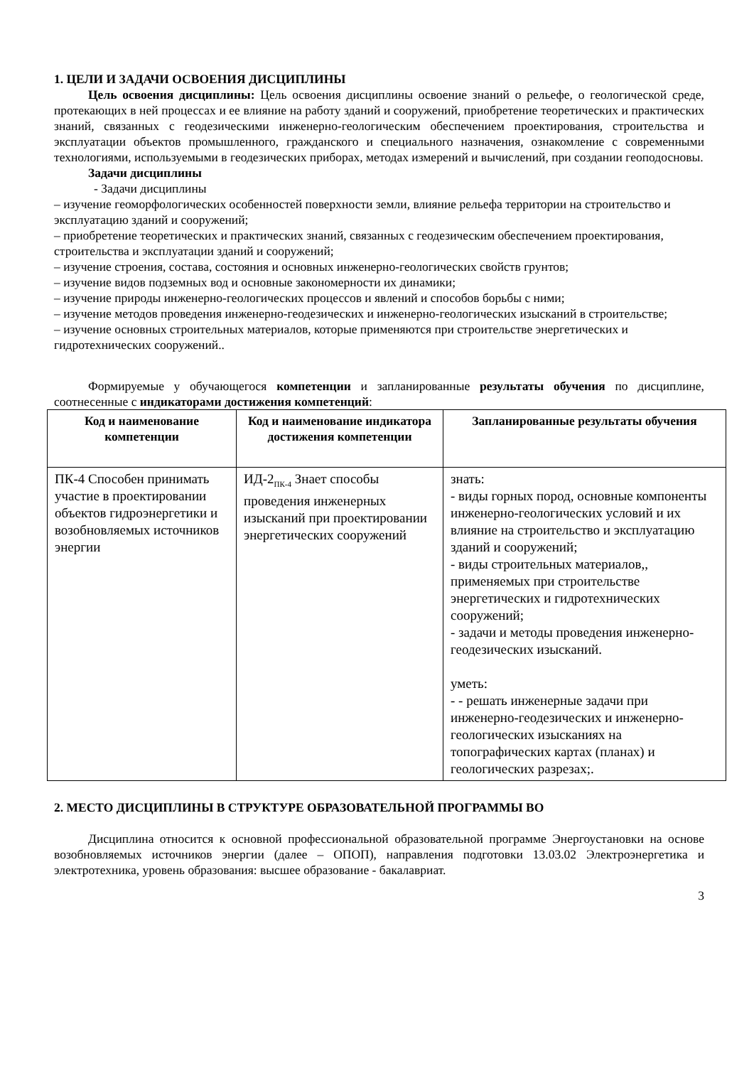1. ЦЕЛИ И ЗАДАЧИ ОСВОЕНИЯ ДИСЦИПЛИНЫ
Цель освоения дисциплины: Цель освоения дисциплины освоение знаний о рельефе, о геологической среде, протекающих в ней процессах и ее влияние на работу зданий и сооружений, приобретение теоретических и практических знаний, связанных с геодезическими инженерно-геологическим обеспечением проектирования, строительства и эксплуатации объектов промышленного, гражданского и специального назначения, ознакомление с современными технологиями, используемыми в геодезических приборах, методах измерений и вычислений, при создании геоподосновы.
Задачи дисциплины
- Задачи дисциплины
– изучение геоморфологических особенностей поверхности земли, влияние рельефа территории на строительство и эксплуатацию зданий и сооружений;
– приобретение теоретических и практических знаний, связанных с геодезическим обеспечением проектирования, строительства и эксплуатации зданий и сооружений;
– изучение строения, состава, состояния и основных инженерно-геологических свойств грунтов;
– изучение видов подземных вод и основные закономерности их динамики;
– изучение природы инженерно-геологических процессов и явлений и способов борьбы с ними;
– изучение методов проведения инженерно-геодезических и инженерно-геологических изысканий в строительстве;
– изучение основных строительных материалов, которые применяются при строительстве энергетических и гидротехнических сооружений..
Формируемые у обучающегося компетенции и запланированные результаты обучения по дисциплине, соотнесенные с индикаторами достижения компетенций:
| Код и наименование компетенции | Код и наименование индикатора достижения компетенции | Запланированные результаты обучения |
| --- | --- | --- |
| ПК-4 Способен принимать участие в проектировании объектов гидроэнергетики и возобновляемых источников энергии | ИД-2<sub>ПК-4</sub> Знает способы проведения инженерных изысканий при проектировании энергетических сооружений | знать: - виды горных пород, основные компоненты инженерно-геологических условий и их влияние на строительство и эксплуатацию зданий и сооружений; - виды строительных материалов,, применяемых при строительстве энергетических и гидротехнических сооружений; - задачи и методы проведения инженерно-геодезических изысканий. уметь: - - решать инженерные задачи при инженерно-геодезических и инженерно-геологических изысканиях на топографических картах (планах) и геологических разрезах;. |
2. МЕСТО ДИСЦИПЛИНЫ В СТРУКТУРЕ ОБРАЗОВАТЕЛЬНОЙ ПРОГРАММЫ ВО
Дисциплина относится к основной профессиональной образовательной программе Энергоустановки на основе возобновляемых источников энергии (далее – ОПОП), направления подготовки 13.03.02 Электроэнергетика и электротехника, уровень образования: высшее образование - бакалавриат.
3